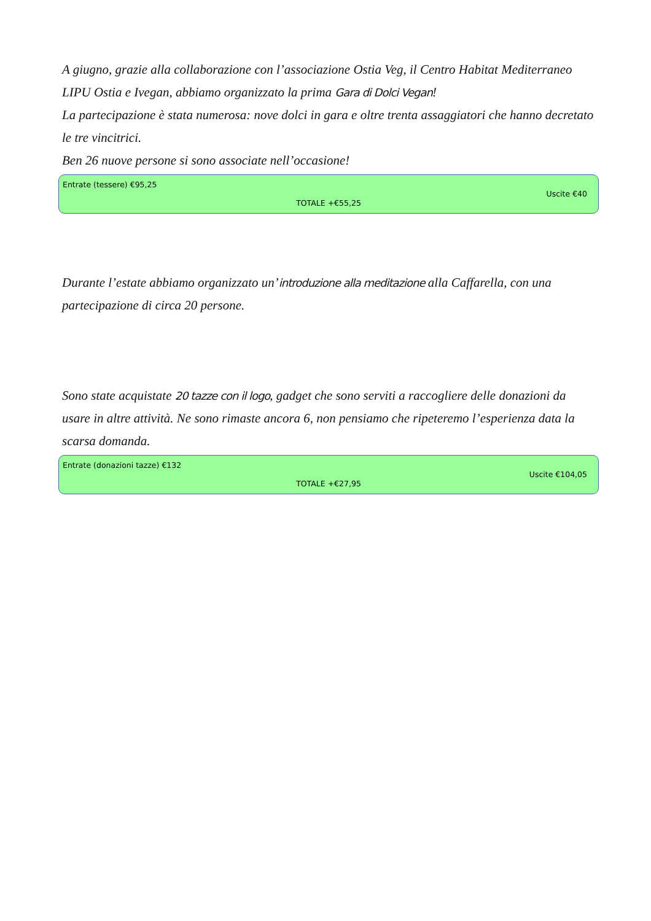A giugno, grazie alla collaborazione con l’associazione Ostia Veg, il Centro Habitat Mediterraneo LIPU Ostia e Ivegan, abbiamo organizzato la prima Gara di Dolci Vegan!
La partecipazione è stata numerosa: nove dolci in gara e oltre trenta assaggiatori che hanno decretato le tre vincitrici.
Ben 26 nuove persone si sono associate nell’occasione!
Entrate (tessere) €95,25
Uscite €40
TOTALE +€55,25
Durante l’estate abbiamo organizzato un’introduzione alla meditazione alla Caffarella, con una partecipazione di circa 20 persone.
Sono state acquistate 20 tazze con il logo, gadget che sono serviti a raccogliere delle donazioni da usare in altre attività. Ne sono rimaste ancora 6, non pensiamo che ripeteremo l’esperienza data la scarsa domanda.
Entrate (donazioni tazze) €132
Uscite €104,05
TOTALE +€27,95